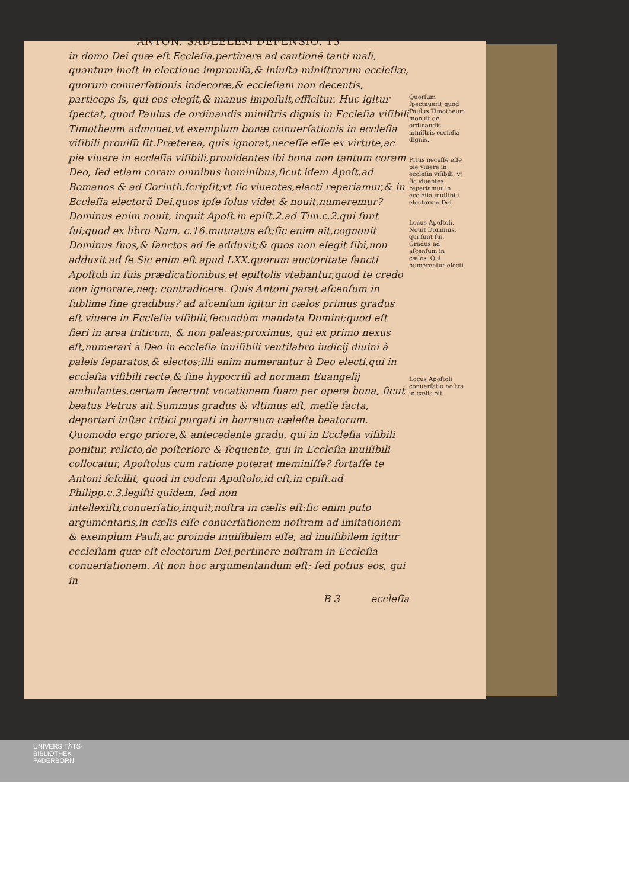ANTON. SADEELEM DEFENSIO. 13
in domo Dei quæ eſt Eccleſia,pertinere ad cautionẽ tanti mali, quantum ineſt in electione improuiſa,& iniuſta miniſtrorum eccleſiæ, quorum conuerſationis indecoræ,& eccleſiam non decentis, particeps is, qui eos elegit,& manus impoſuit,efficitur. Huc igitur ſpectat, quod Paulus de ordinandis miniſtris dignis in Eccleſia viſibili Timotheum admonet,vt exemplum bonæ conuerſationis in eccleſia viſibili prouiſũ ſit.Præterea, quis ignorat,neceſſe eſſe ex virtute,ac pie viuere in eccleſia viſibili,prouidentes ibi bona non tantum coram Deo, ſed etiam coram omnibus hominibus,ſicut idem Apoſt.ad Romanos & ad Corinth.ſcripſit;vt ſic viuentes,electi reperiamur,& in Eccleſia electorũ Dei,quos ipſe ſolus videt & nouit,numeremur? Dominus enim nouit, inquit Apoſt.in epiſt.2.ad Tim.c.2.qui ſunt ſui;quod ex libro Num. c.16.mutuatus eſt;ſic enim ait,cognouit Dominus ſuos,& ſanctos ad ſe adduxit;& quos non elegit ſibi,non adduxit ad ſe.Sic enim eſt apud LXX.quorum auctoritate ſancti Apoſtoli in ſuis prædicationibus,et epiſtolis vtebantur,quod te credo non ignorare,neq; contradicere. Quis Antoni parat aſcenſum in ſublime ſine gradibus? ad aſcenſum igitur in cælos primus gradus eſt viuere in Eccleſia viſibili,ſecundùm mandata Domini;quod eſt fieri in area triticum, & non paleas;proximus, qui ex primo nexus eſt,numerari à Deo in eccleſia inuiſibili ventilabro iudicij diuini à paleis ſeparatos,& electos;illi enim numerantur à Deo electi,qui in eccleſia viſibili recte,& ſine hypocriſi ad normam Euangelij ambulantes,certam fecerunt vocationem ſuam per opera bona, ſicut beatus Petrus ait.Summus gradus & vltimus eſt, meſſe facta, deportari inſtar tritici purgati in horreum cæleſte beatorum. Quomodo ergo priore,& antecedente gradu, qui in Eccleſia viſibili ponitur, relicto,de poſteriore & ſequente, qui in Eccleſia inuiſibili collocatur, Apoſtolus cum ratione poterat meminiſſe? fortaſſe te Antoni fefellit, quod in eodem Apoſtolo,id eſt,in epiſt.ad Philipp.c.3.legiſti quidem, ſed non intellexiſti,conuerſatio,inquit,noſtra in cælis eſt:ſic enim puto argumentaris,in cælis eſſe conuerſationem noſtram ad imitationem & exemplum Pauli,ac proinde inuiſibilem eſſe, ad inuiſibilem igitur eccleſiam quæ eſt electorum Dei,pertinere noſtram in Eccleſia conuerſationem. At non hoc argumentandum eſt; ſed potius eos, qui in
B 3 eccleſia
Quorſum ſpectauerit quod Paulus Timotheum monuit de ordinandis miniſtris eccleſia dignis.
Prius neceſſe eſſe pie viuere in eccleſia viſibili, vt ſic viuentes reperiamur in eccleſia inuiſibili electorum Dei.
Locus Apoſtoli, Nouit Dominus, qui ſunt ſui. Gradus ad aſcenſum in cælos. Qui numerentur electi.
Locus Apoſtoli conuerſatio noſtra in cælis eſt.
UNIVERSITÄTS-
BIBLIOTHEK
PADERBORN